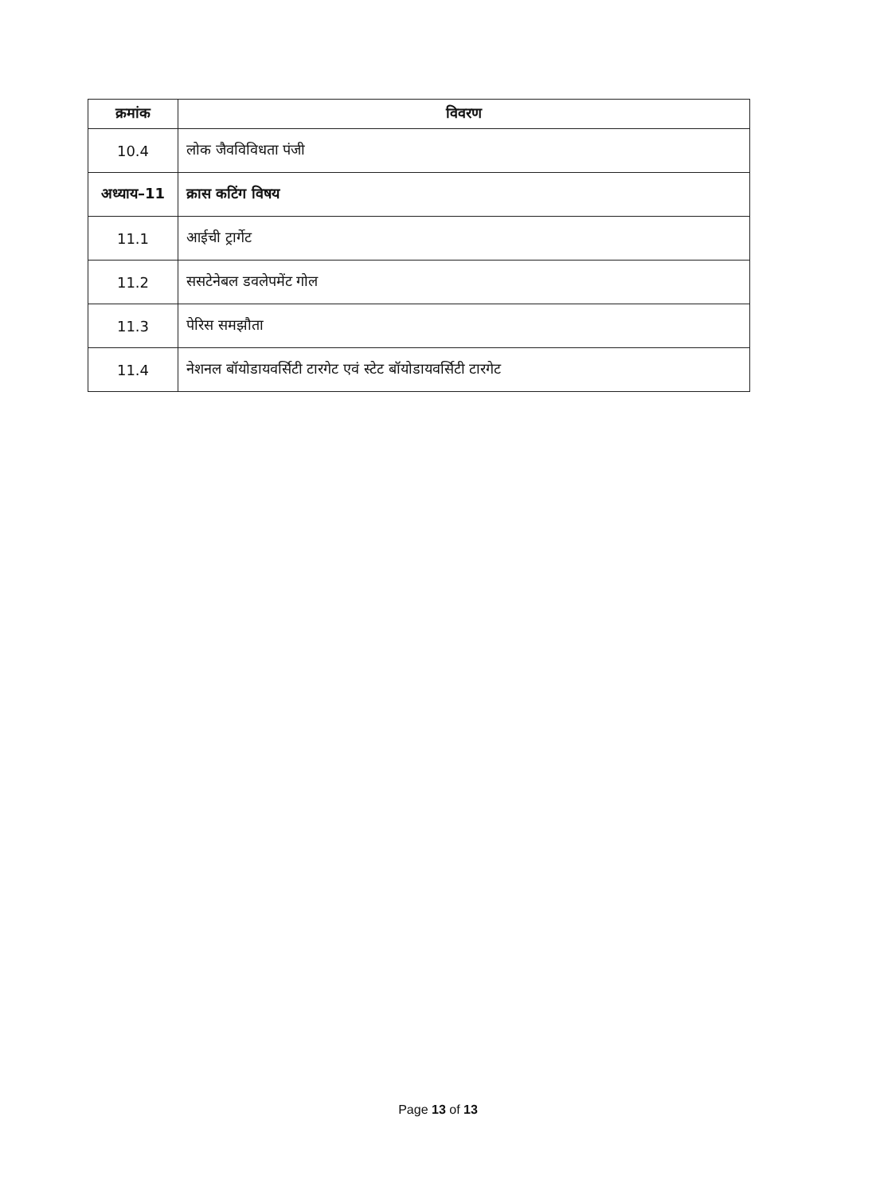| क्रमांक | विवरण |
| --- | --- |
| 10.4 | लोक जैवविविधता पंजी |
| अध्याय–11 | क्रास कटिंग विषय |
| 11.1 | आईची ट्रार्गेट |
| 11.2 | ससटेनेबल डवलेपमेंट गोल |
| 11.3 | पेरिस समझौता |
| 11.4 | नेशनल बॉयोडायवर्सिटी टारगेट एवं स्टेट बॉयोडायवर्सिटी टारगेट |
Page 13 of 13